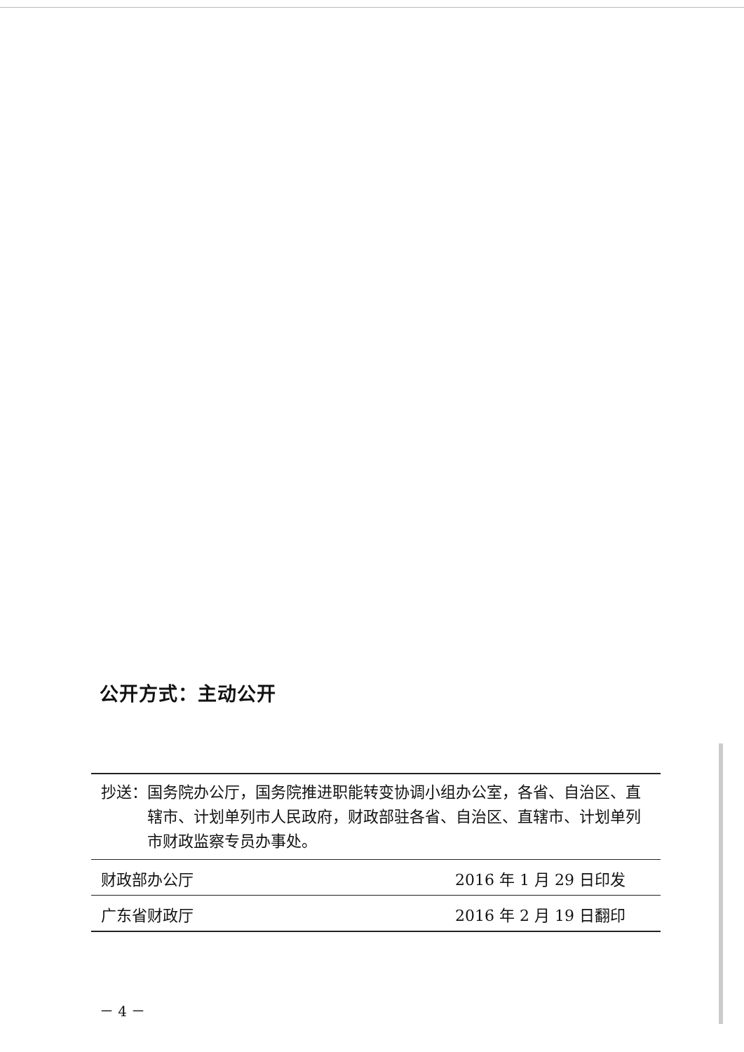公开方式：主动公开
抄送： 国务院办公厅，国务院推进职能转变协调小组办公室，各省、自治区、直辖市、计划单列市人民政府，财政部驻各省、自治区、直辖市、计划单列市财政监察专员办事处。
财政部办公厅 2016 年 1 月 29 日印发
广东省财政厅 2016 年 2 月 19 日翻印
－ 4 －